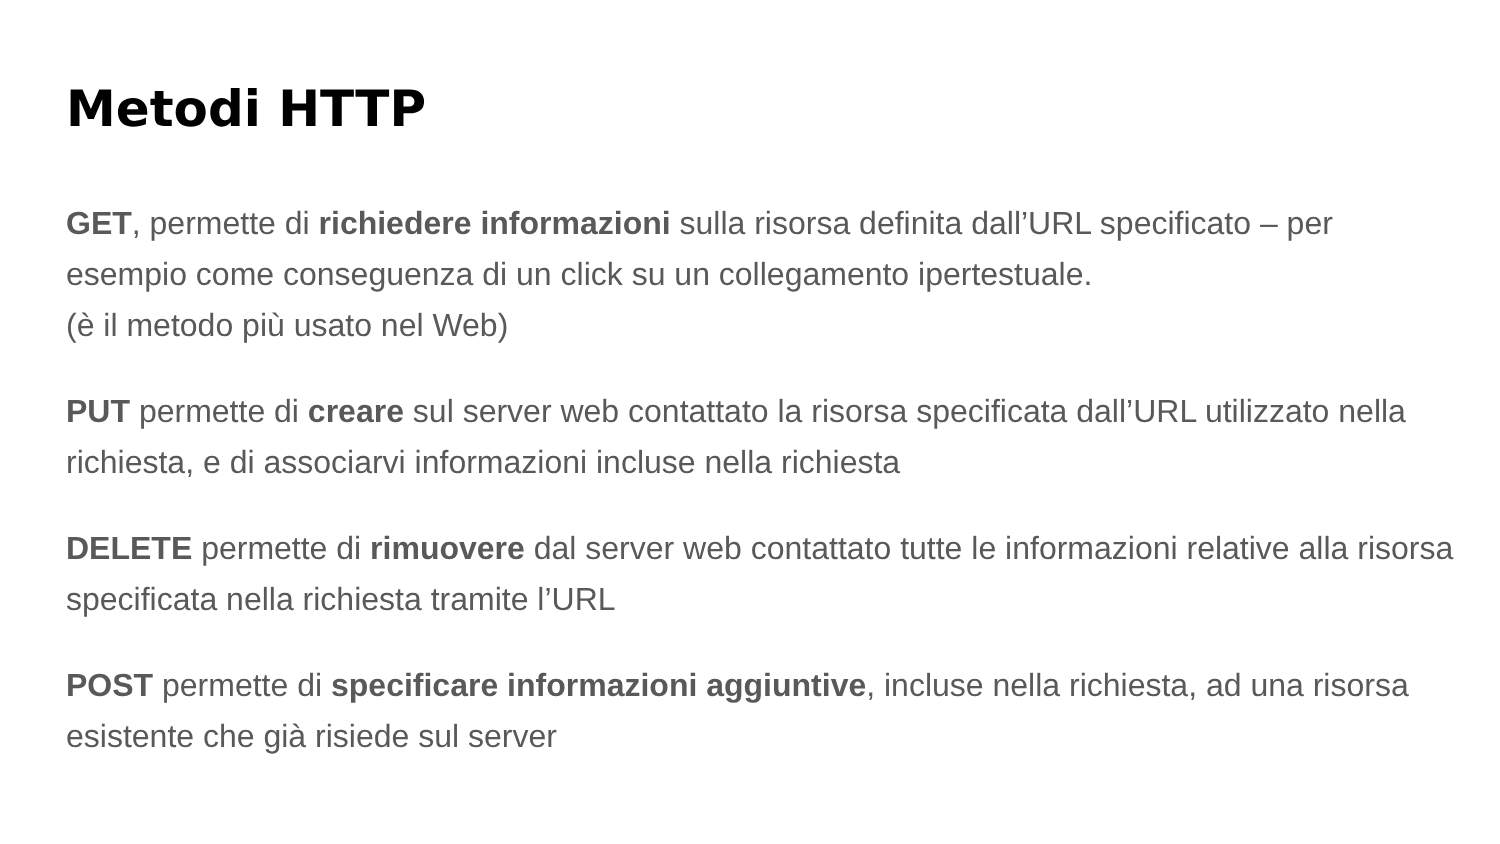Metodi HTTP
GET, permette di richiedere informazioni sulla risorsa definita dall’URL specificato – per esempio come conseguenza di un click su un collegamento ipertestuale.
(è il metodo più usato nel Web)
PUT permette di creare sul server web contattato la risorsa specificata dall’URL utilizzato nella richiesta, e di associarvi informazioni incluse nella richiesta
DELETE permette di rimuovere dal server web contattato tutte le informazioni relative alla risorsa specificata nella richiesta tramite l’URL
POST permette di specificare informazioni aggiuntive, incluse nella richiesta, ad una risorsa esistente che già risiede sul server